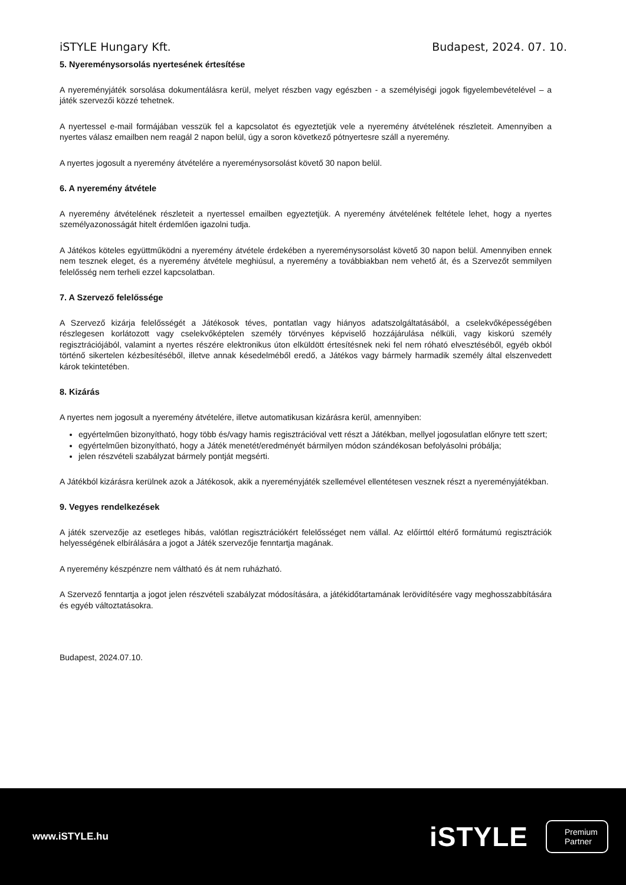iSTYLE Hungary Kft. Budapest, 2024. 07. 10.
5. Nyereménysorsolás nyertesének értesítése
A nyereményjáték sorsolása dokumentálásra kerül, melyet részben vagy egészben - a személyiségi jogok figyelembevételével – a játék szervezői közzé tehetnek.
A nyertessel e-mail formájában vesszük fel a kapcsolatot és egyeztetjük vele a nyeremény átvételének részleteit. Amennyiben a nyertes válasz emailben nem reagál 2 napon belül, úgy a soron következő pótnyertesre száll a nyeremény.
A nyertes jogosult a nyeremény átvételére a nyereménysorsolást követő 30 napon belül.
6. A nyeremény átvétele
A nyeremény átvételének részleteit a nyertessel emailben egyeztetjük. A nyeremény átvételének feltétele lehet, hogy a nyertes személyazonosságát hitelt érdemlően igazolni tudja.
A Játékos köteles együttműködni a nyeremény átvétele érdekében a nyereménysorsolást követő 30 napon belül. Amennyiben ennek nem tesznek eleget, és a nyeremény átvétele meghiúsul, a nyeremény a továbbiakban nem vehető át, és a Szervezőt semmilyen felelősség nem terheli ezzel kapcsolatban.
7. A Szervező felelőssége
A Szervező kizárja felelősségét a Játékosok téves, pontatlan vagy hiányos adatszolgáltatásából, a cselekvőképességében részlegesen korlátozott vagy cselekvőképtelen személy törvényes képviselő hozzájárulása nélküli, vagy kiskorú személy regisztrációjából, valamint a nyertes részére elektronikus úton elküldött értesítésnek neki fel nem róható elvesztéséből, egyéb okból történő sikertelen kézbesítéséből, illetve annak késedelméből eredő, a Játékos vagy bármely harmadik személy által elszenvedett károk tekintetében.
8. Kizárás
A nyertes nem jogosult a nyeremény átvételére, illetve automatikusan kizárásra kerül, amennyiben:
egyértelműen bizonyítható, hogy több és/vagy hamis regisztrációval vett részt a Játékban, mellyel jogosulatlan előnyre tett szert;
egyértelműen bizonyítható, hogy a Játék menetét/eredményét bármilyen módon szándékosan befolyásolni próbálja;
jelen részvételi szabályzat bármely pontját megsérti.
A Játékból kizárásra kerülnek azok a Játékosok, akik a nyereményjáték szellemével ellentétesen vesznek részt a nyereményjátékban.
9. Vegyes rendelkezések
A játék szervezője az esetleges hibás, valótlan regisztrációkért felelősséget nem vállal. Az előírttól eltérő formátumú regisztrációk helyességének elbírálására a jogot a Játék szervezője fenntartja magának.
A nyeremény készpénzre nem váltható és át nem ruházható.
A Szervező fenntartja a jogot jelen részvételi szabályzat módosítására, a játékidőtartamának lerövidítésére vagy meghosszabbítására és egyéb változtatásokra.
Budapest, 2024.07.10.
www.iSTYLE.hu iSTYLE
Premium
Partner